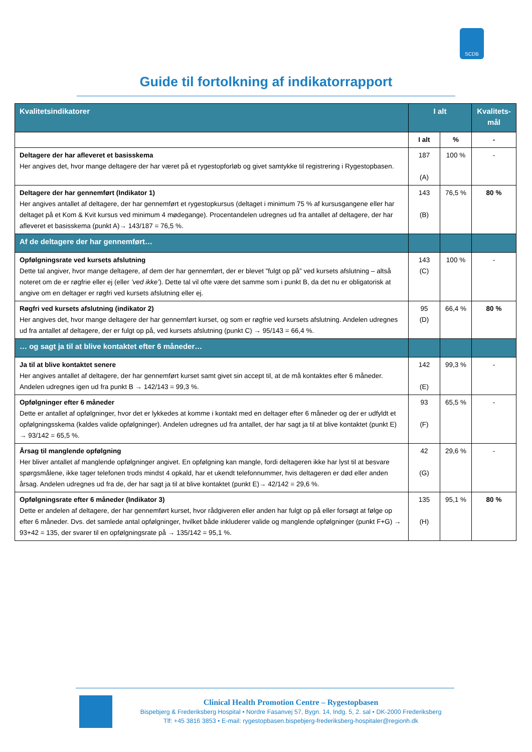SCDB
Guide til fortolkning af indikatorrapport
| Kvalitetsindikatorer | I alt | | Kvalitets- mål |
| | I alt | % | - |
| Deltagere der har afleveret et basisskema Her angives det, hvor mange deltagere der har været på et rygestopforløb og givet samtykke til registrering i Rygestopbasen. | 187 (A) | 100 % | - |
| Deltagere der har gennemført (Indikator 1) Her angives antallet af deltagere, der har gennemført et rygestopkursus (deltaget i minimum 75 % af kursusgangene eller har deltaget på et Kom & Kvit kursus ved minimum 4 mødegange). Procentandelen udregnes ud fra antallet af deltagere, der har afleveret et basisskema (punkt A)→ 143/187 = 76,5 %. | 143 (B) | 76,5 % | 80 % |
| Af de deltagere der har gennemført… | | | |
| Opfølgningsrate ved kursets afslutning Dette tal angiver, hvor mange deltagere, af dem der har gennemført, der er blevet ”fulgt op på” ved kursets afslutning – altså noteret om de er røgfrie eller ej (eller ’ved ikke’ ). Dette tal vil ofte være det samme som i punkt B, da det nu er obligatorisk at angive om en deltager er røgfri ved kursets afslutning eller ej. | 143 (C) | 100 % | - |
| Røgfri ved kursets afslutning (indikator 2) Her angives det, hvor mange deltagere der har gennemført kurset, og som er røgfrie ved kursets afslutning. Andelen udregnes ud fra antallet af deltagere, der er fulgt op på, ved kursets afslutning (punkt C) → 95/143 = 66,4 %. | 95 (D) | 66,4 % | 80 % |
| … og sagt ja til at blive kontaktet efter 6 måneder… | | | |
| Ja til at blive kontaktet senere Her angives antallet af deltagere, der har gennemført kurset samt givet sin accept til, at de må kontaktes efter 6 måneder. Andelen udregnes igen ud fra punkt B → 142/143 = 99,3 %. | 142 (E) | 99,3 % | - |
| Opfølgninger efter 6 måneder Dette er antallet af opfølgninger, hvor det er lykkedes at komme i kontakt med en deltager efter 6 måneder og der er udfyldt et opfølgningsskema (kaldes valide opfølgninger). Andelen udregnes ud fra antallet, der har sagt ja til at blive kontaktet (punkt E) → 93/142 = 65,5 %. | 93 (F) | 65,5 % | - |
| Årsag til manglende opfølgning Her bliver antallet af manglende opfølgninger angivet. En opfølgning kan mangle, fordi deltageren ikke har lyst til at besvare spørgsmålene, ikke tager telefonen trods mindst 4 opkald, har et ukendt telefonnummer, hvis deltageren er død eller anden årsag. Andelen udregnes ud fra de, der har sagt ja til at blive kontaktet (punkt E)→ 42/142 = 29,6 %. | 42 (G) | 29,6 % | - |
| Opfølgningsrate efter 6 måneder (Indikator 3) Dette er andelen af deltagere, der har gennemført kurset, hvor rådgiveren eller anden har fulgt op på eller forsøgt at følge op efter 6 måneder. Dvs. det samlede antal opfølgninger, hvilket både inkluderer valide og manglende opfølgninger (punkt F+G) → 93+42 = 135, der svarer til en opfølgningsrate på → 135/142 = 95,1 %. | 135 (H) | 95,1 % | 80 % |
Clinical Health Promotion Centre – Rygestopbasen
Bispebjerg & Frederiksberg Hospital • Nordre Fasanvej 57, Bygn. 14, Indg. 5, 2. sal • DK-2000 Frederiksberg
Tlf: +45 3816 3853 • E-mail: rygestopbasen.bispebjerg-frederiksberg-hospitaler@regionh.dk